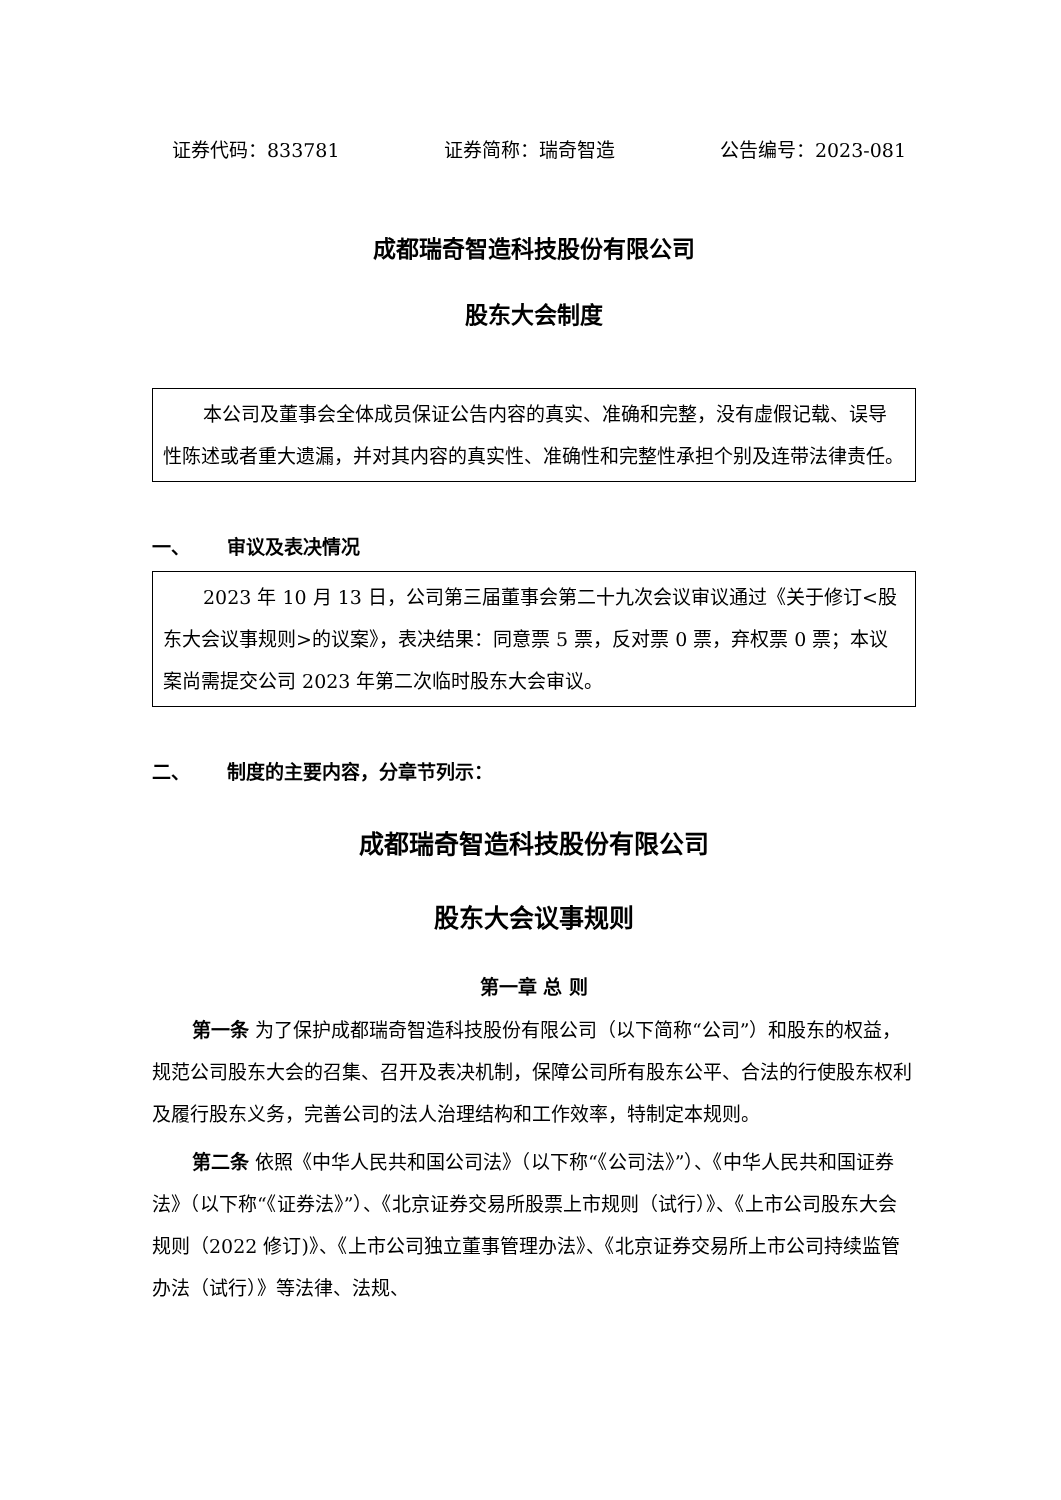证券代码：833781 证券简称：瑞奇智造 公告编号：2023-081
成都瑞奇智造科技股份有限公司
股东大会制度
本公司及董事会全体成员保证公告内容的真实、准确和完整，没有虚假记载、误导性陈述或者重大遗漏，并对其内容的真实性、准确性和完整性承担个别及连带法律责任。
一、 审议及表决情况
2023 年 10 月 13 日，公司第三届董事会第二十九次会议审议通过《关于修订<股东大会议事规则>的议案》，表决结果：同意票 5 票，反对票 0 票，弃权票 0 票；本议案尚需提交公司 2023 年第二次临时股东大会审议。
二、 制度的主要内容，分章节列示：
成都瑞奇智造科技股份有限公司
股东大会议事规则
第一章 总 则
第一条 为了保护成都瑞奇智造科技股份有限公司（以下简称“公司”）和股东的权益，规范公司股东大会的召集、召开及表决机制，保障公司所有股东公平、合法的行使股东权利及履行股东义务，完善公司的法人治理结构和工作效率，特制定本规则。
第二条 依照《中华人民共和国公司法》（以下称“《公司法》”）、《中华人民共和国证券法》（以下称“《证券法》”）、《北京证券交易所股票上市规则（试行）》、《上市公司股东大会规则（2022 修订)》、《上市公司独立董事管理办法》、《北京证券交易所上市公司持续监管办法（试行）》等法律、法规、